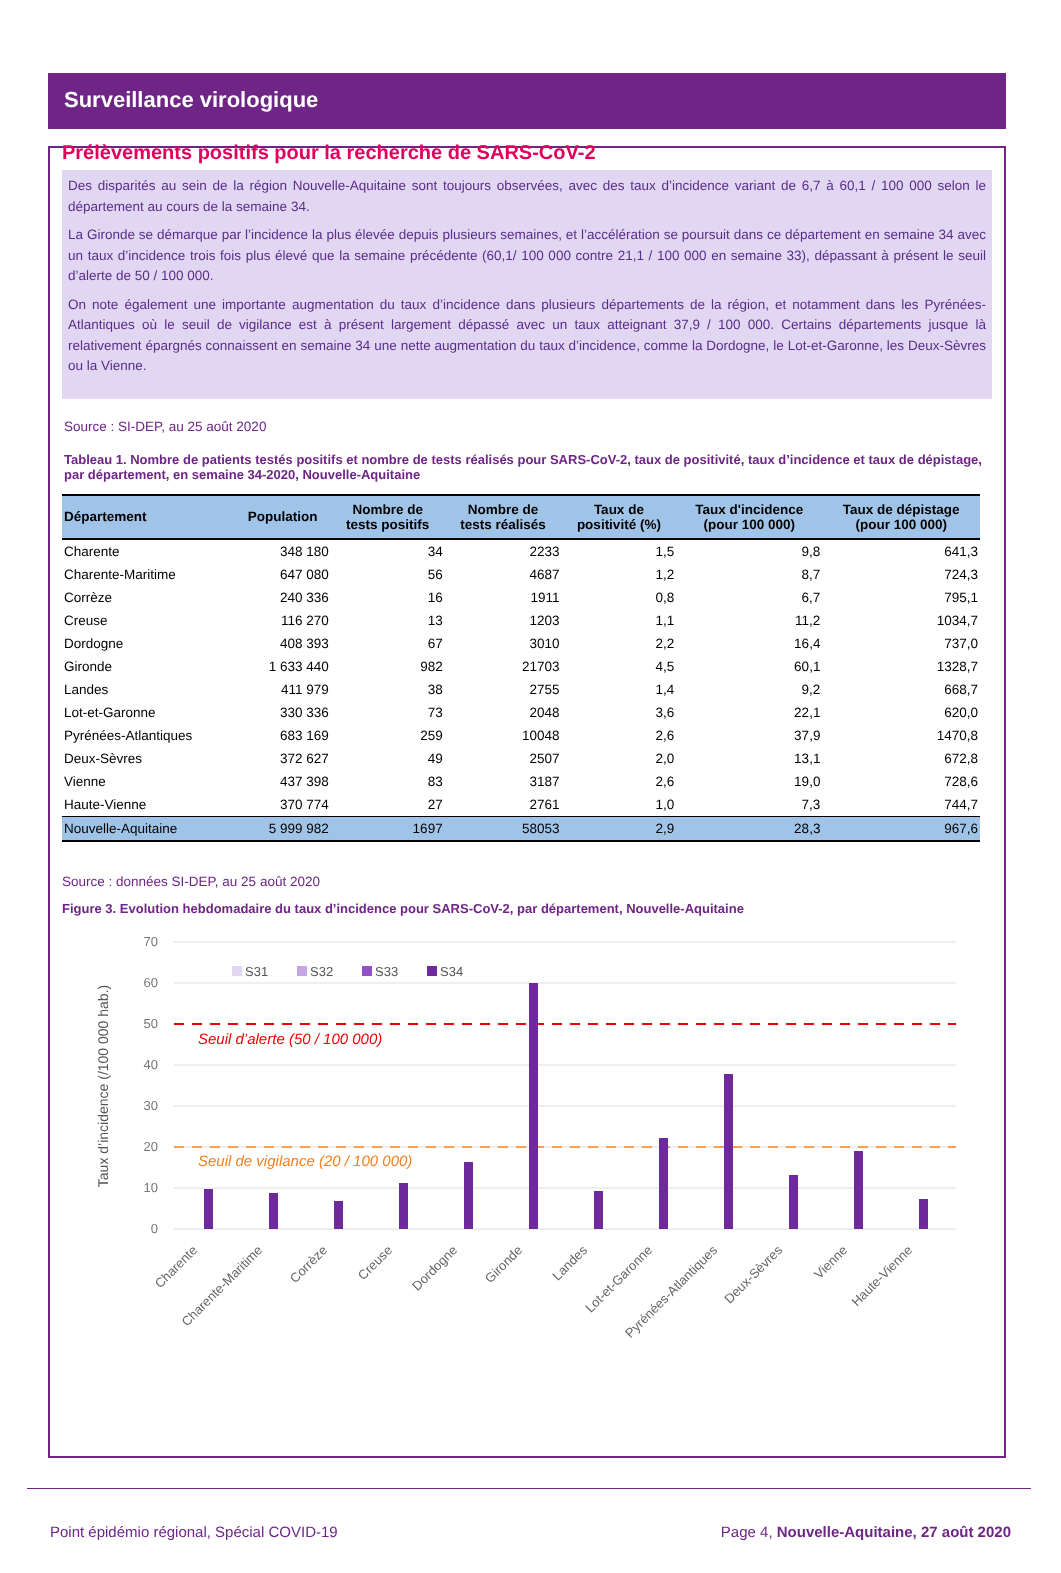Surveillance virologique
Prélèvements positifs pour la recherche de SARS-CoV-2
Des disparités au sein de la région Nouvelle-Aquitaine sont toujours observées, avec des taux d’incidence variant de 6,7 à 60,1 / 100 000 selon le département au cours de la semaine 34.
La Gironde se démarque par l’incidence la plus élevée depuis plusieurs semaines, et l’accélération se poursuit dans ce département en semaine 34 avec un taux d’incidence trois fois plus élevé que la semaine précédente (60,1/ 100 000 contre 21,1 / 100 000 en semaine 33), dépassant à présent le seuil d’alerte de 50 / 100 000.
On note également une importante augmentation du taux d’incidence dans plusieurs départements de la région, et notamment dans les Pyrénées-Atlantiques où le seuil de vigilance est à présent largement dépassé avec un taux atteignant 37,9 / 100 000. Certains départements jusque là relativement épargnés connaissent en semaine 34 une nette augmentation du taux d’incidence, comme la Dordogne, le Lot-et-Garonne, les Deux-Sèvres ou la Vienne.
Source : SI-DEP, au 25 août 2020
Tableau 1. Nombre de patients testés positifs et nombre de tests réalisés pour SARS-CoV-2, taux de positivité, taux d’incidence et taux de dépistage, par département, en semaine 34-2020, Nouvelle-Aquitaine
| Département | Population | Nombre de tests positifs | Nombre de tests réalisés | Taux de positivité (%) | Taux d'incidence (pour 100 000) | Taux de dépistage (pour 100 000) |
| --- | --- | --- | --- | --- | --- | --- |
| Charente | 348 180 | 34 | 2233 | 1,5 | 9,8 | 641,3 |
| Charente-Maritime | 647 080 | 56 | 4687 | 1,2 | 8,7 | 724,3 |
| Corrèze | 240 336 | 16 | 1911 | 0,8 | 6,7 | 795,1 |
| Creuse | 116 270 | 13 | 1203 | 1,1 | 11,2 | 1034,7 |
| Dordogne | 408 393 | 67 | 3010 | 2,2 | 16,4 | 737,0 |
| Gironde | 1 633 440 | 982 | 21703 | 4,5 | 60,1 | 1328,7 |
| Landes | 411 979 | 38 | 2755 | 1,4 | 9,2 | 668,7 |
| Lot-et-Garonne | 330 336 | 73 | 2048 | 3,6 | 22,1 | 620,0 |
| Pyrénées-Atlantiques | 683 169 | 259 | 10048 | 2,6 | 37,9 | 1470,8 |
| Deux-Sèvres | 372 627 | 49 | 2507 | 2,0 | 13,1 | 672,8 |
| Vienne | 437 398 | 83 | 3187 | 2,6 | 19,0 | 728,6 |
| Haute-Vienne | 370 774 | 27 | 2761 | 1,0 | 7,3 | 744,7 |
| Nouvelle-Aquitaine | 5 999 982 | 1697 | 58053 | 2,9 | 28,3 | 967,6 |
Source : données SI-DEP, au 25 août 2020
Figure 3. Evolution hebdomadaire du taux d’incidence pour SARS-CoV-2, par département, Nouvelle-Aquitaine
70
60
50
40
30
20
10
0
Taux d’incidence (/100 000 hab.)
S31
S32
S33
S34
Seuil d’alerte (50 / 100 000)
Seuil de vigilance (20 / 100 000)
Charente
Charente-Maritime
Corrèze
Creuse
Dordogne
Gironde
Landes
Lot-et-Garonne
Pyrénées-Atlantiques
Deux-Sèvres
Vienne
Haute-Vienne
Point épidémio régional, Spécial COVID-19 Page 4, Nouvelle-Aquitaine, 27 août 2020